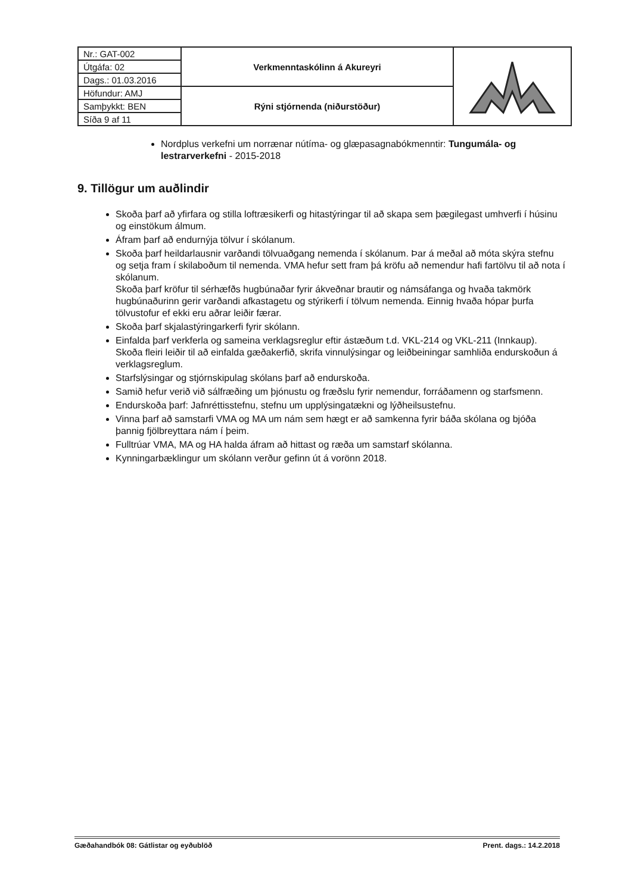| Nr.: GAT-002 | Verkmenntaskólinn á Akureyri | |
| Útgáfa: 02 | | |
| Dags.: 01.03.2016 | | |
| Höfundur: AMJ | Rýni stjórnenda (niðurstöður) | |
| Samþykkt: BEN | | |
| Síða 9 af 11 | | |
Nordplus verkefni um norrænar nútíma- og glæpasagnabókmenntir: Tungumála- og lestrarverkefni - 2015-2018
9. Tillögur um auðlindir
Skoða þarf að yfirfara og stilla loftræsikerfi og hitastýringar til að skapa sem þægilegast umhverfi í húsinu og einstökum álmum.
Áfram þarf að endurnýja tölvur í skólanum.
Skoða þarf heildarlausnir varðandi tölvuaðgang nemenda í skólanum. Þar á meðal að móta skýra stefnu og setja fram í skilaboðum til nemenda. VMA hefur sett fram þá kröfu að nemendur hafi fartölvu til að nota í skólanum.
Skoða þarf kröfur til sérhæfðs hugbúnaðar fyrir ákveðnar brautir og námsáfanga og hvaða takmörk hugbúnaðurinn gerir varðandi afkastagetu og stýrikerfi í tölvum nemenda. Einnig hvaða hópar þurfa tölvustofur ef ekki eru aðrar leiðir færar.
Skoða þarf skjalastýringarkerfi fyrir skólann.
Einfalda þarf verkferla og sameina verklagsreglur eftir ástæðum t.d. VKL-214 og VKL-211 (Innkaup). Skoða fleiri leiðir til að einfalda gæðakerfið, skrifa vinnulýsingar og leiðbeiningar samhliða endurskoðun á verklagsreglum.
Starfslýsingar og stjórnskipulag skólans þarf að endurskoða.
Samið hefur verið við sálfræðing um þjónustu og fræðslu fyrir nemendur, forráðamenn og starfsmenn.
Endurskoða þarf: Jafnréttisstefnu, stefnu um upplýsingatækni og lýðheilsustefnu.
Vinna þarf að samstarfi VMA og MA um nám sem hægt er að samkenna fyrir báða skólana og bjóða þannig fjölbreyttara nám í þeim.
Fulltrúar VMA, MA og HA halda áfram að hittast og ræða um samstarf skólanna.
Kynningarbæklingur um skólann verður gefinn út á vorönn 2018.
Gæðahandbók 08: Gátlistar og eyðublöð Prent. dags.: 14.2.2018